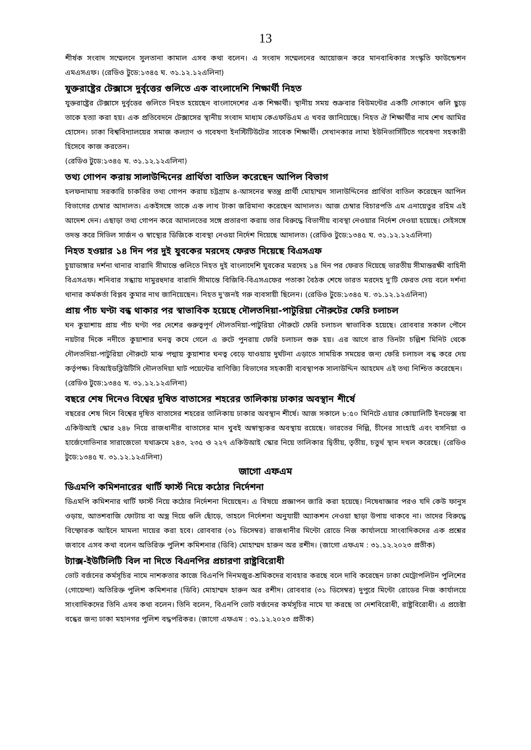13
শীর্ষক সংবাদ সম্মেলনে সুলতানা কামাল এসব কথা বলেন। এ সংবাদ সম্মেলনের আয়োজন করে মানবাধিকার সংস্কৃতি ফাউন্ডেশন এমএসএফ। (রেডিও টুডে:১৩৪৫ ঘ. ৩১.১২.১২এলিনা)
যুক্তরাষ্ট্রের টেক্সাসে দুর্বৃত্তের গুলিতে এক বাংলাদেশি শিক্ষার্থী নিহত
যুক্তরাষ্ট্রের টেক্সাসে দুর্বৃত্তের গুলিতে নিহত হয়েছেন বাংলাদেশের এক শিক্ষার্থী। স্থানীয় সময় শুক্রবার বিউমন্টের একটি দোকানে গুলি ছুড়ে তাকে হত্যা করা হয়। এক প্রতিবেদনে টেক্সাসের স্থানীয় সংবাদ মাধ্যম কেএফডিএম এ খবর জানিয়েছে। নিহত ঐ শিক্ষার্থীর নাম শেখ আমির হোসেন। ঢাকা বিশ্ববিদ্যালয়ের সমাজ কল্যাণ ও গবেষণা ইনস্টিটিউটের সাবেক শিক্ষার্থী। সেখানকার লামা ইউনিভার্সিটিতে গবেষণা সহকারী হিসেবে কাজ করতেন।
(রেডিও টুডে:১৩৪৫ ঘ. ৩১.১২.১২এলিনা)
তথ্য গোপন করায় সালাউদ্দিনের প্রার্থিতা বাতিল করেছেন আপিল বিভাগ
হলফনামায় সরকারি চাকরির তথ্য গোপন করায় চট্টগ্রাম ৪-আসনের স্বতন্ত্র প্রার্থী মোহাম্মদ সালাউদ্দিনের প্রার্থিতা বাতিল করেছেন আপিল বিভাগের চেম্বার আদালত। একইসঙ্গে তাকে এক লাখ টাকা জরিমানা করেছেন আদালত। আজ চেম্বার বিচারপতি এম এনায়েতুর রহিম এই আদেশ দেন। এছাড়া তথ্য গোপন করে আদালতের সঙ্গে প্রতারণা করায় তার বিরুদ্ধে বিভাগীয় ব্যবস্থা নেওয়ার নির্দেশ দেওয়া হয়েছে। সেইসঙ্গে তদন্ত করে সিভিল সার্জন ও স্বাস্থ্যের ডিজিকে ব্যবস্থা নেওয়া নির্দেশ দিয়েছে আদালত। (রেডিও টুডে:১৩৪৫ ঘ. ৩১.১২.১২এলিনা)
নিহত হওয়ার ১৪ দিন পর দুই যুবকের মরদেহ ফেরত দিয়েছে বিএসএফ
চুয়াডাঙ্গার দর্শনা থানার বারাদি সীমান্তে গুলিতে নিহত দুই বাংলাদেশি যুবকের মরদেহ ১৪ দিন পর ফেরত দিয়েছে ভারতীয় সীমান্তরক্ষী বাহিনী বিএসএফ। শনিবার সন্ধ্যায় দামুরহুদার বারাদি সীমান্তে বিজিবি-বিএসএফের পতাকা বৈঠক শেষে ভারত মরদেহ দু'টি ফেরত দেয় বলে দর্শনা থানার কর্মকর্তা বিপ্লব কুমার নাথ জানিয়েছেন। নিহত দু'জনই গরু ব্যবসায়ী ছিলেন। (রেডিও টুডে:১৩৪৫ ঘ. ৩১.১২.১২এলিনা)
প্রায় পাঁচ ঘণ্টা বন্ধ থাকার পর স্বাভাবিক হয়েছে দৌলতদিয়া-পাটুরিয়া নৌরুটের ফেরি চলাচল
ঘন কুয়াশায় প্রায় পাঁচ ঘণ্টা পর দেশের গুরুত্বপূর্ণ দৌলতদিয়া-পাটুরিয়া নৌরুটে ফেরি চলাচল স্বাভাবিক হয়েছে। রোববার সকাল পৌনে নয়টার দিকে নদীতে কুয়াশার ঘনত্ব কমে গেলে এ রুটে পুনরায় ফেরি চলাচল শুরু হয়। এর আগে রাত তিনটা চল্লিশ মিনিট থেকে দৌলতদিয়া-পাটুরিয়া নৌরুটে মাঝ পদ্মায় কুয়াশার ঘনত্ব বেড়ে যাওয়ায় দুর্ঘটনা এড়াতে সাময়িক সময়ের জন্য ফেরি চলাচল বন্ধ করে দেয় কর্তৃপক্ষ। বিআইডব্লিউটিসি দৌলতদিয়া ঘাট পয়েন্টের বাণিজ্যি বিভাগের সহকারী ব্যবস্থাপক সালাউদ্দিন আহমেদ এই তথ্য নিশ্চিত করেছেন।
(রেডিও টুডে:১৩৪৫ ঘ. ৩১.১২.১২এলিনা)
বছরে শেষ দিনেও বিশ্বের দূষিত বাতাসের শহরের তালিকায় ঢাকার অবস্থান শীর্ষে
বছরের শেষ দিনে বিশ্বের দূষিত বাতাসের শহরের তালিকায় ঢাকার অবস্থান শীর্ষে। আজ সকালে ৮:৫০ মিনিটে এয়ার কোয়ালিটি ইনডেক্স বা একিউআই স্কোর ২৪৮ নিয়ে রাজধানীর বাতাসের মান খুবই অস্বাস্থ্যকর অবস্থায় রয়েছে। ভারতের দিল্লি, চীনের সাংহাই এবং বসনিয়া ও হার্জেগোভিনার সারাজেভো যথাক্রমে ২৪৩, ২৩৫ ও ২২৭ একিউআই স্কোর নিয়ে তালিকার দ্বিতীয়, তৃতীয়, চতুর্থ স্থান দখল করেছে। (রেডিও টুডে:১৩৪৫ ঘ. ৩১.১২.১২এলিনা)
জাগো এফএম
ডিএমপি কমিশনারের থার্টি ফার্স্ট নিয়ে কঠোর নির্দেশনা
ডিএমপি কমিশনার থার্টি ফার্স্ট নিয়ে কঠোর নির্দেশনা দিয়েছেন। এ বিষয়ে প্রজ্ঞাপন জারি করা হয়েছে। নিষেধাজ্ঞার পরও যদি কেউ ফানুস ওড়ায়, আতশবাজি ফোটায় বা অস্ত্র দিয়ে গুলি ছোঁড়ে, তাহলে নির্দেশনা অনুযায়ী অ্যাকশন নেওয়া ছাড়া উপায় থাকবে না। তাদের বিরুদ্ধে বিস্ফোরক আইনে মামলা দায়ের করা হবে। রোববার (৩১ ডিসেম্বর) রাজধানীর মিন্টো রোডে নিজ কার্যালয়ে সাংবাদিকদের এক প্রশ্নের জবাবে এসব কথা বলেন অতিরিক্ত পুলিশ কমিশনার (ডিবি) মোহাম্মদ হারুন অর রশীদ। (জাগো এফএম : ৩১.১২.২০২৩ প্রতীক)
ট্যাক্স-ইউটিলিটি বিল না দিতে বিএনপির প্রচারণা রাষ্ট্রবিরোধী
ভোট বর্জনের কর্মসূচির নামে নাশকতার কাজে বিএনপি দিনমজুর-শ্রমিকদের ব্যবহার করছে বলে দাবি করেছেন ঢাকা মেট্রোপলিটন পুলিশের (গোয়েন্দা) অতিরিক্ত পুলিশ কমিশনার (ডিবি) মোহাম্মদ হারুন অর রশীদ। রোববার (৩১ ডিসেম্বর) দুপুরে মিন্টো রোডের নিজ কার্যালয়ে সাংবাদিকদের তিনি এসব কথা বলেন। তিনি বলেন, বিএনপি ভোট বর্জনের কর্মসূচির নামে যা করছে তা দেশবিরোধী, রাষ্ট্রবিরোধী। এ প্রচেষ্টা বন্ধের জন্য ঢাকা মহানগর পুলিশ বদ্ধপরিকর। (জাগো এফএম : ৩১.১২.২০২৩ প্রতীক)